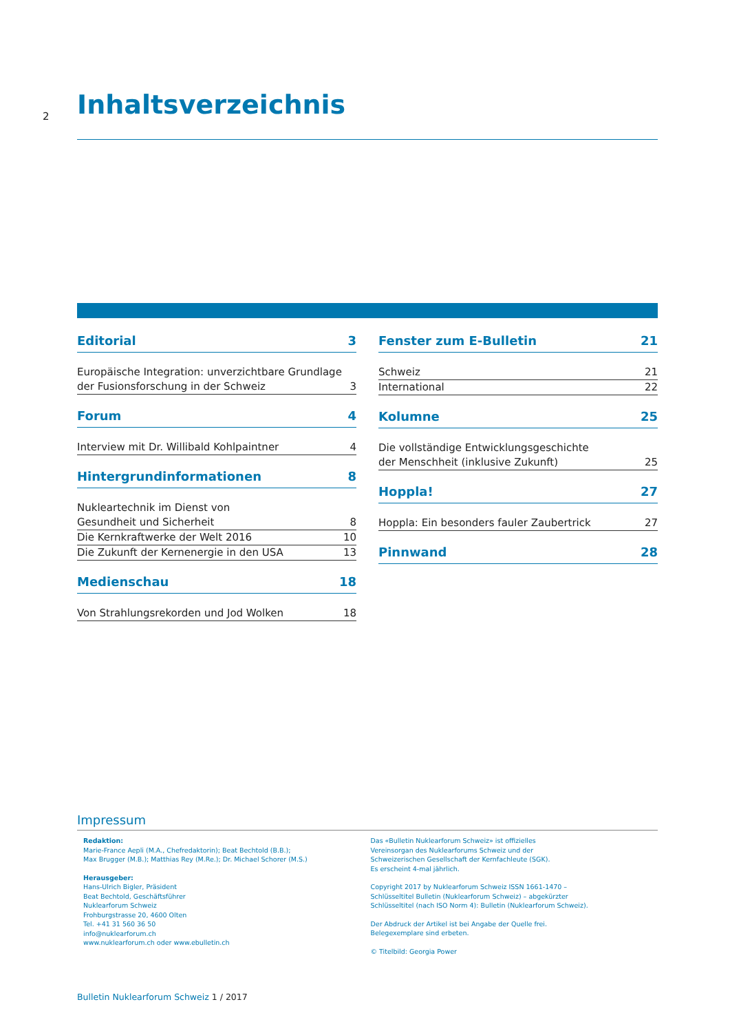2
Inhaltsverzeichnis
Editorial 3
Europäische Integration: unverzichtbare Grundlage
der Fusionsforschung in der Schweiz 3
Forum 4
Interview mit Dr. Willibald Kohlpaintner 4
Hintergrundinformationen 8
Nukleartechnik im Dienst von
Gesundheit und Sicherheit 8
Die Kernkraftwerke der Welt 2016 10
Die Zukunft der Kernenergie in den USA 13
Medienschau 18
Von Strahlungsrekorden und Jod Wolken 18
Fenster zum E-Bulletin 21
Schweiz 21
International 22
Kolumne 25
Die vollständige Entwicklungsgeschichte
der Menschheit (inklusive Zukunft) 25
Hoppla! 27
Hoppla: Ein besonders fauler Zaubertrick 27
Pinnwand 28
Impressum
Redaktion:
Marie-France Aepli (M.A., Chefredaktorin); Beat Bechtold (B.B.);
Max Brugger (M.B.); Matthias Rey (M.Re.); Dr. Michael Schorer (M.S.)
Herausgeber:
Hans-Ulrich Bigler, Präsident
Beat Bechtold, Geschäftsführer
Nuklearforum Schweiz
Frohburgstrasse 20, 4600 Olten
Tel. +41 31 560 36 50
info@nuklearforum.ch
www.nuklearforum.ch oder www.ebulletin.ch
Das «Bulletin Nuklearforum Schweiz» ist offizielles
Vereinsorgan des Nuklearforums Schweiz und der
Schweizerischen Gesellschaft der Kernfachleute (SGK).
Es erscheint 4-mal jährlich.
Copyright 2017 by Nuklearforum Schweiz ISSN 1661-1470 –
Schlüsseltitel Bulletin (Nuklearforum Schweiz) – abgekürzter
Schlüsseltitel (nach ISO Norm 4): Bulletin (Nuklearforum Schweiz).
Der Abdruck der Artikel ist bei Angabe der Quelle frei.
Belegexemplare sind erbeten.
© Titelbild: Georgia Power
Bulletin Nuklearforum Schweiz 1 / 2017